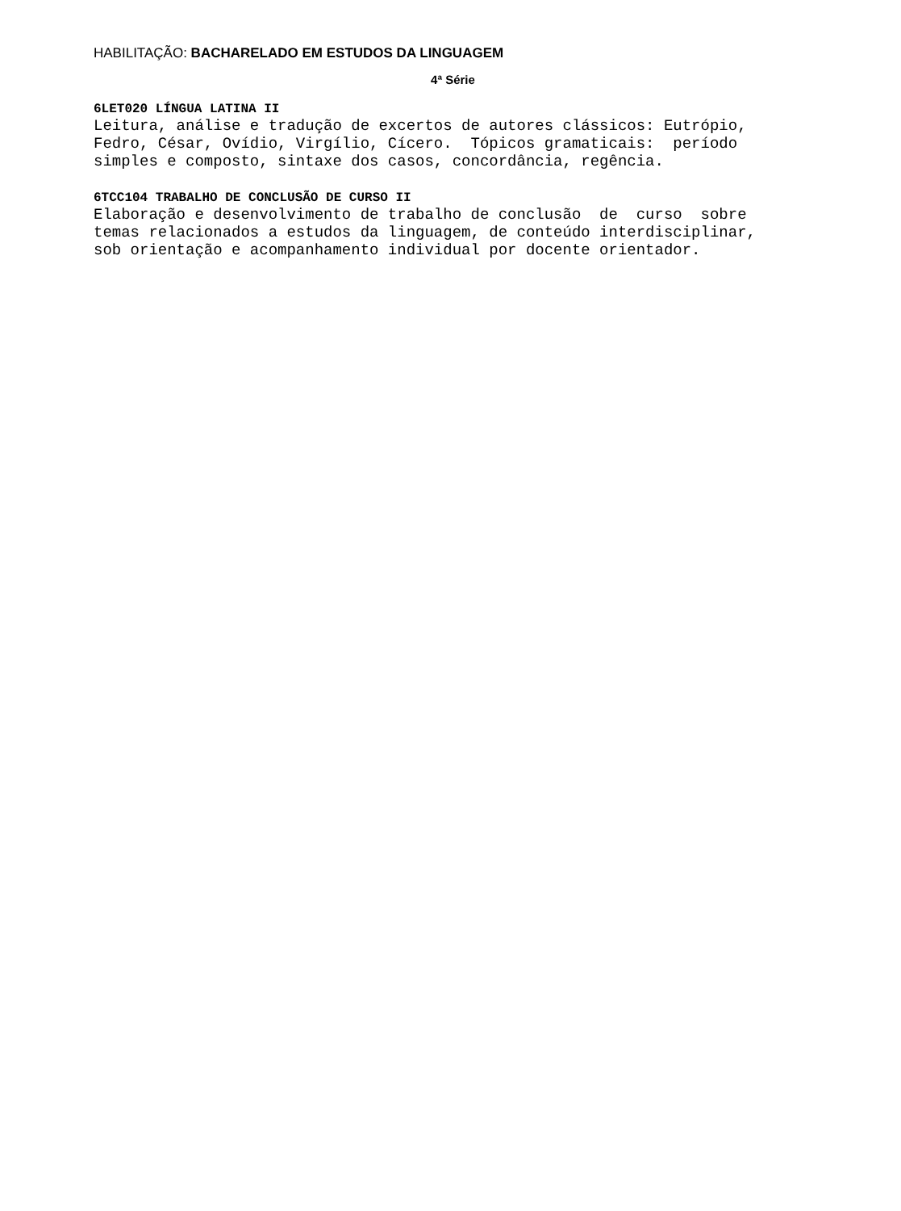HABILITAÇÃO: BACHARELADO EM ESTUDOS DA LINGUAGEM
4ª Série
6LET020 LÍNGUA LATINA II
Leitura, análise e tradução de excertos de autores clássicos: Eutrópio, Fedro, César, Ovídio, Virgílio, Cícero. Tópicos gramaticais: período simples e composto, sintaxe dos casos, concordância, regência.
6TCC104 TRABALHO DE CONCLUSÃO DE CURSO II
Elaboração e desenvolvimento de trabalho de conclusão de curso sobre temas relacionados a estudos da linguagem, de conteúdo interdisciplinar, sob orientação e acompanhamento individual por docente orientador.